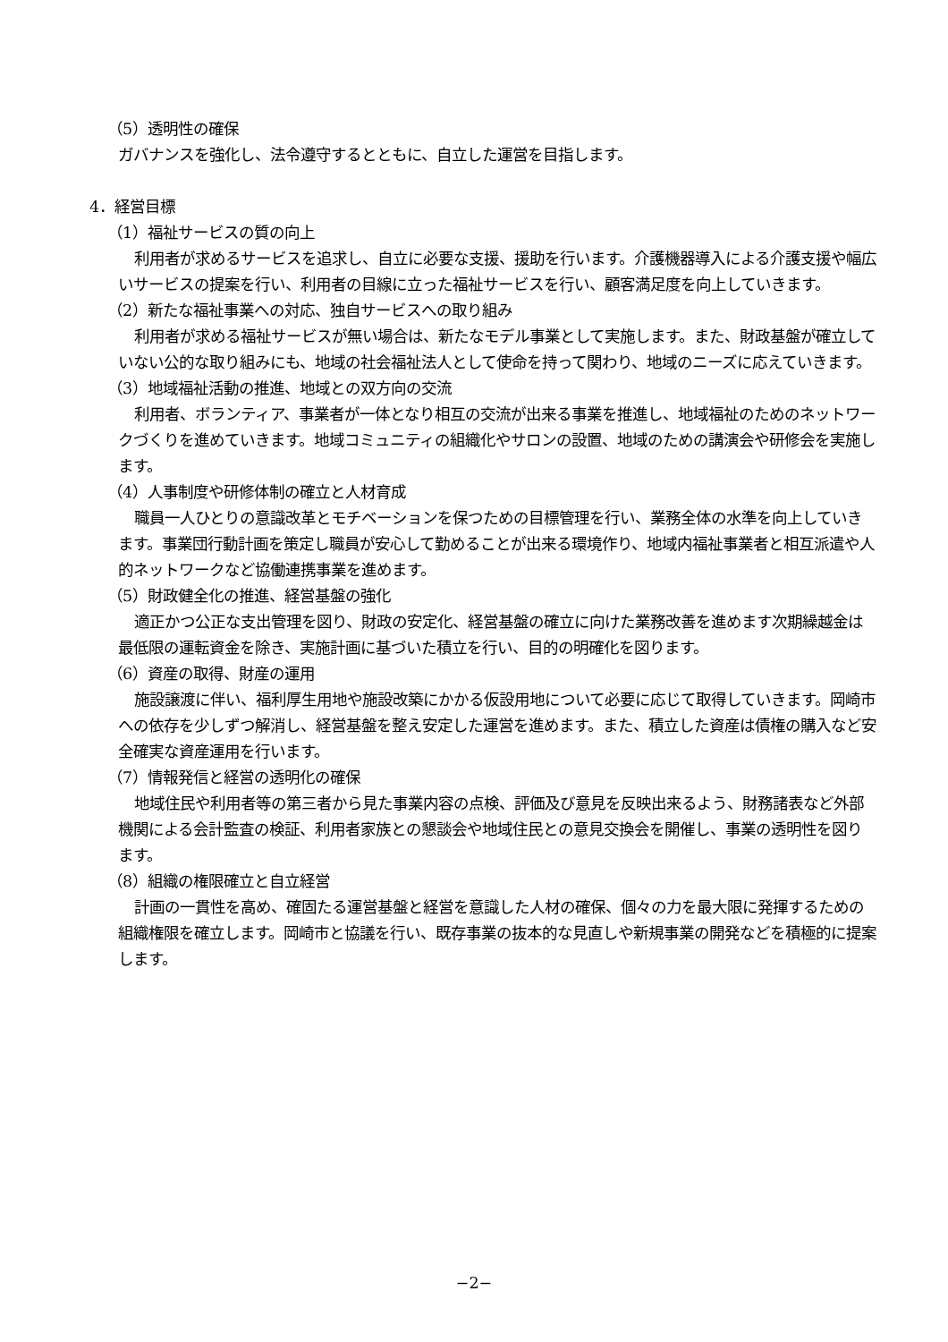（5）透明性の確保
ガバナンスを強化し、法令遵守するとともに、自立した運営を目指します。
4．経営目標
（1）福祉サービスの質の向上
利用者が求めるサービスを追求し、自立に必要な支援、援助を行います。介護機器導入による介護支援や幅広いサービスの提案を行い、利用者の目線に立った福祉サービスを行い、顧客満足度を向上していきます。
（2）新たな福祉事業への対応、独自サービスへの取り組み
利用者が求める福祉サービスが無い場合は、新たなモデル事業として実施します。また、財政基盤が確立していない公的な取り組みにも、地域の社会福祉法人として使命を持って関わり、地域のニーズに応えていきます。
（3）地域福祉活動の推進、地域との双方向の交流
利用者、ボランティア、事業者が一体となり相互の交流が出来る事業を推進し、地域福祉のためのネットワークづくりを進めていきます。地域コミュニティの組織化やサロンの設置、地域のための講演会や研修会を実施します。
（4）人事制度や研修体制の確立と人材育成
職員一人ひとりの意識改革とモチベーションを保つための目標管理を行い、業務全体の水準を向上していきます。事業団行動計画を策定し職員が安心して勤めることが出来る環境作り、地域内福祉事業者と相互派遣や人的ネットワークなど協働連携事業を進めます。
（5）財政健全化の推進、経営基盤の強化
適正かつ公正な支出管理を図り、財政の安定化、経営基盤の確立に向けた業務改善を進めます次期繰越金は最低限の運転資金を除き、実施計画に基づいた積立を行い、目的の明確化を図ります。
（6）資産の取得、財産の運用
施設譲渡に伴い、福利厚生用地や施設改築にかかる仮設用地について必要に応じて取得していきます。岡崎市への依存を少しずつ解消し、経営基盤を整え安定した運営を進めます。また、積立した資産は債権の購入など安全確実な資産運用を行います。
（7）情報発信と経営の透明化の確保
地域住民や利用者等の第三者から見た事業内容の点検、評価及び意見を反映出来るよう、財務諸表など外部機関による会計監査の検証、利用者家族との懇談会や地域住民との意見交換会を開催し、事業の透明性を図ります。
（8）組織の権限確立と自立経営
計画の一貫性を高め、確固たる運営基盤と経営を意識した人材の確保、個々の力を最大限に発揮するための組織権限を確立します。岡崎市と協議を行い、既存事業の抜本的な見直しや新規事業の開発などを積極的に提案します。
−2−